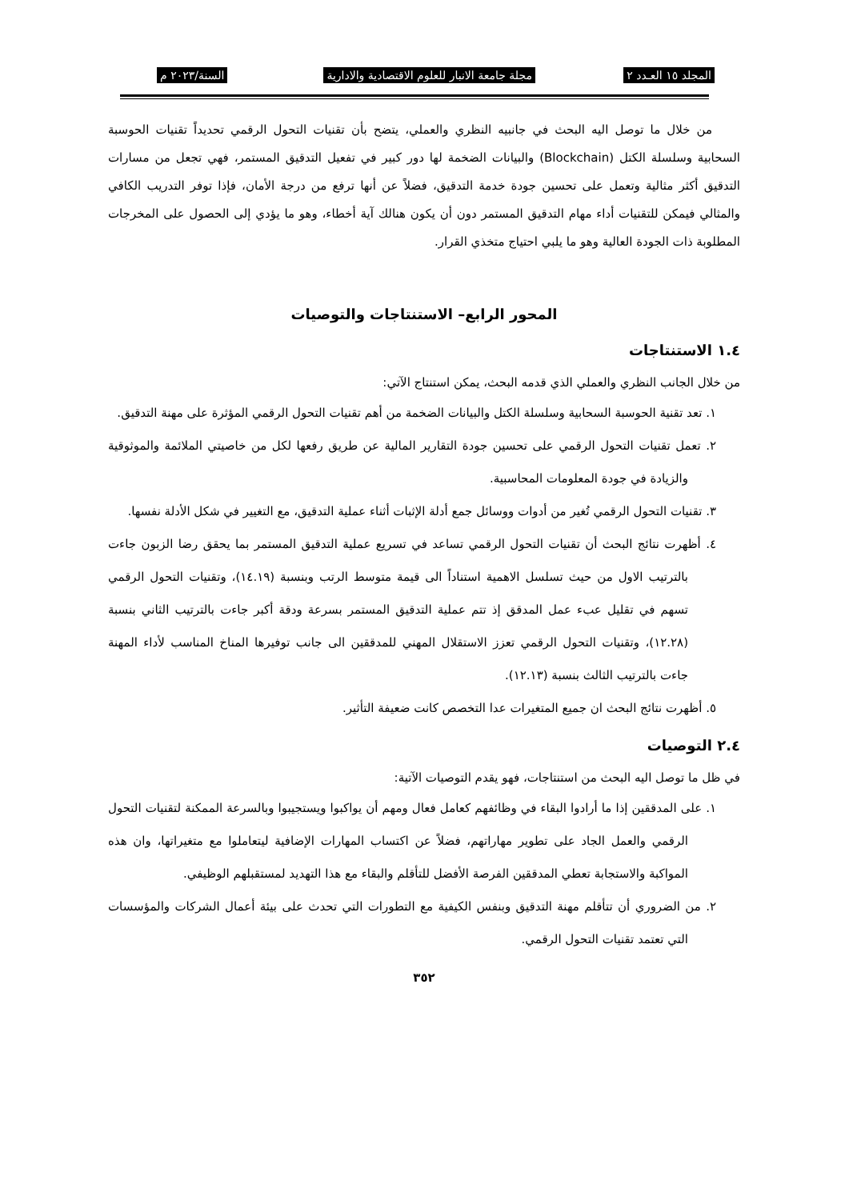المجلد ١٥ العـدد ٢ مجلة جامعة الانبار للعلوم الاقتصادية والادارية السنة/٢٠٢٣ م
من خلال ما توصل اليه البحث في جانبيه النظري والعملي، يتضح بأن تقنيات التحول الرقمي تحديداً تقنيات الحوسبة السحابية وسلسلة الكتل (Blockchain) والبيانات الضخمة لها دور كبير في تفعيل التدقيق المستمر، فهي تجعل من مسارات التدقيق أكثر مثالية وتعمل على تحسين جودة خدمة التدقيق، فضلاً عن أنها ترفع من درجة الأمان، فإذا توفر التدريب الكافي والمثالي فيمكن للتقنيات أداء مهام التدقيق المستمر دون أن يكون هنالك آية أخطاء، وهو ما يؤدي إلى الحصول على المخرجات المطلوبة ذات الجودة العالية وهو ما يلبي احتياج متخذي القرار.
المحور الرابع– الاستنتاجات والتوصيات
١.٤ الاستنتاجات
من خلال الجانب النظري والعملي الذي قدمه البحث، يمكن استنتاج الآتي:
١. تعد تقنية الحوسبة السحابية وسلسلة الكتل والبيانات الضخمة من أهم تقنيات التحول الرقمي المؤثرة على مهنة التدقيق.
٢. تعمل تقنيات التحول الرقمي على تحسين جودة التقارير المالية عن طريق رفعها لكل من خاصيتي الملائمة والموثوقية والزيادة في جودة المعلومات المحاسبية.
٣. تقنيات التحول الرقمي تُغير من أدوات ووسائل جمع أدلة الإثبات أثناء عملية التدقيق، مع التغيير في شكل الأدلة نفسها.
٤. أظهرت نتائج البحث أن تقنيات التحول الرقمي تساعد في تسريع عملية التدقيق المستمر بما يحقق رضا الزبون جاءت بالترتيب الاول من حيث تسلسل الاهمية استناداً الى قيمة متوسط الرتب وبنسبة (١٤.١٩)، وتقنيات التحول الرقمي تسهم في تقليل عبء عمل المدقق إذ تتم عملية التدقيق المستمر بسرعة ودقة أكبر جاءت بالترتيب الثاني بنسبة (١٢.٢٨)، وتقنيات التحول الرقمي تعزز الاستقلال المهني للمدققين الى جانب توفيرها المناخ المناسب لأداء المهنة جاءت بالترتيب الثالث بنسبة (١٢.١٣).
٥. أظهرت نتائج البحث ان جميع المتغيرات عدا التخصص كانت ضعيفة التأثير.
٢.٤ التوصيات
في ظل ما توصل اليه البحث من استنتاجات، فهو يقدم التوصيات الآتية:
١. على المدققين إذا ما أرادوا البقاء في وظائفهم كعامل فعال ومهم أن يواكبوا ويستجيبوا وبالسرعة الممكنة لتقنيات التحول الرقمي والعمل الجاد على تطوير مهاراتهم، فضلاً عن اكتساب المهارات الإضافية ليتعاملوا مع متغيراتها، وان هذه المواكبة والاستجابة تعطي المدققين الفرصة الأفضل للتأقلم والبقاء مع هذا التهديد لمستقبلهم الوظيفي.
٢. من الضروري أن تتأقلم مهنة التدقيق وبنفس الكيفية مع التطورات التي تحدث على بيئة أعمال الشركات والمؤسسات التي تعتمد تقنيات التحول الرقمي.
٣٥٢